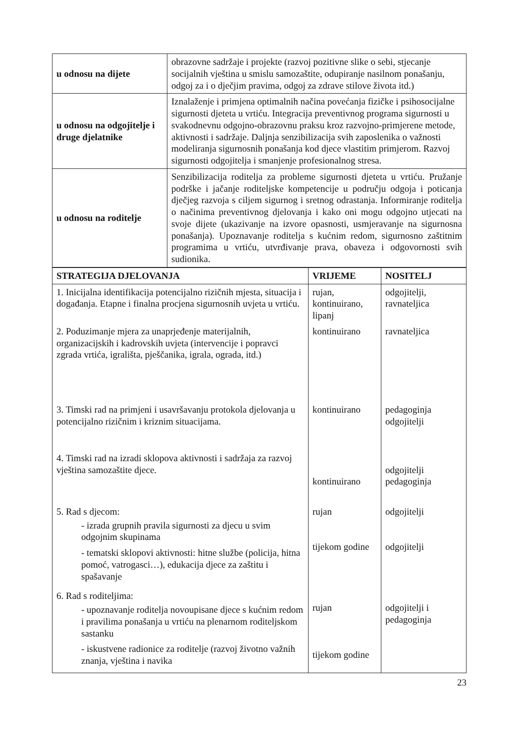| u odnosu na dijete | obrazovne sadržaje i projekte (razvoj pozitivne slike o sebi, stjecanje socijalnih vještina u smislu samozaštite, odupiranje nasilnom ponašanju, odgoj za i o dječjim pravima, odgoj za zdrave stilove života itd.) |
| u odnosu na odgojitelje i druge djelatnike | Iznalaženje i primjena optimalnih načina povećanja fizičke i psihosocijalne sigurnosti djeteta u vrtiću. Integracija preventivnog programa sigurnosti u svakodnevnu odgojno-obrazovnu praksu kroz razvojno-primjerene metode, aktivnosti i sadržaje. Daljnja senzibilizacija svih zaposlenika o važnosti modeliranja sigurnosnih ponašanja kod djece vlastitim primjerom. Razvoj sigurnosti odgojitelja i smanjenje profesionalnog stresa. |
| u odnosu na roditelje | Senzibilizacija roditelja za probleme sigurnosti djeteta u vrtiću. Pružanje podrške i jačanje roditeljske kompetencije u području odgoja i poticanja dječjeg razvoja s ciljem sigurnog i sretnog odrastanja. Informiranje roditelja o načinima preventivnog djelovanja i kako oni mogu odgojno utjecati na svoje dijete (ukazivanje na izvore opasnosti, usmjeravanje na sigurnosna ponašanja). Upoznavanje roditelja s kućnim redom, sigurnosno zaštitnim programima u vrtiću, utvrđivanje prava, obaveza i odgovornosti svih sudionika. |
| STRATEGIJA DJELOVANJA | VRIJEME | NOSITELJ |
| --- | --- | --- |
| / 1. Inicijalna identifikacija potencijalno rizičnih mjesta, situacija i događanja. Etapne i finalna procjena sigurnosnih uvjeta u vrtiću. / rujan, kontinuirano, lipanj / odgojitelji, ravnateljica / / 2. Poduzimanje mjera za unaprjeđenje materijalnih, organizacijskih i kadrovskih uvjeta (intervencije i popravci zgrada vrtića, igrališta, pješčanika, igrala, ograda, itd.) / kontinuirano / ravnateljica / / 3. Timski rad na primjeni i usavršavanju protokola djelovanja u potencijalno rizičnim i kriznim situacijama. / kontinuirano / pedagoginja odgojitelji / / 4. Timski rad na izradi sklopova aktivnosti i sadržaja za razvoj vještina samozaštite djece. / kontinuirano / odgojitelji pedagoginja / / 5. Rad s djecom: - izrada grupnih pravila sigurnosti za djecu u svim odgojnim skupinama - tematski sklopovi aktivnosti: hitne službe (policija, hitna pomoć, vatrogasci…), edukacija djece za zaštitu i spašavanje / rujan tijekom godine / odgojitelji odgojitelji / / 6. Rad s roditeljima: - upoznavanje roditelja novoupisane djece s kućnim redom i pravilima ponašanja u vrtiću na plenarnom roditeljskom sastanku - iskustvene radionice za roditelje (razvoj životno važnih znanja, vještina i navika / rujan tijekom godine / odgojitelji i pedagoginja / | | |
23